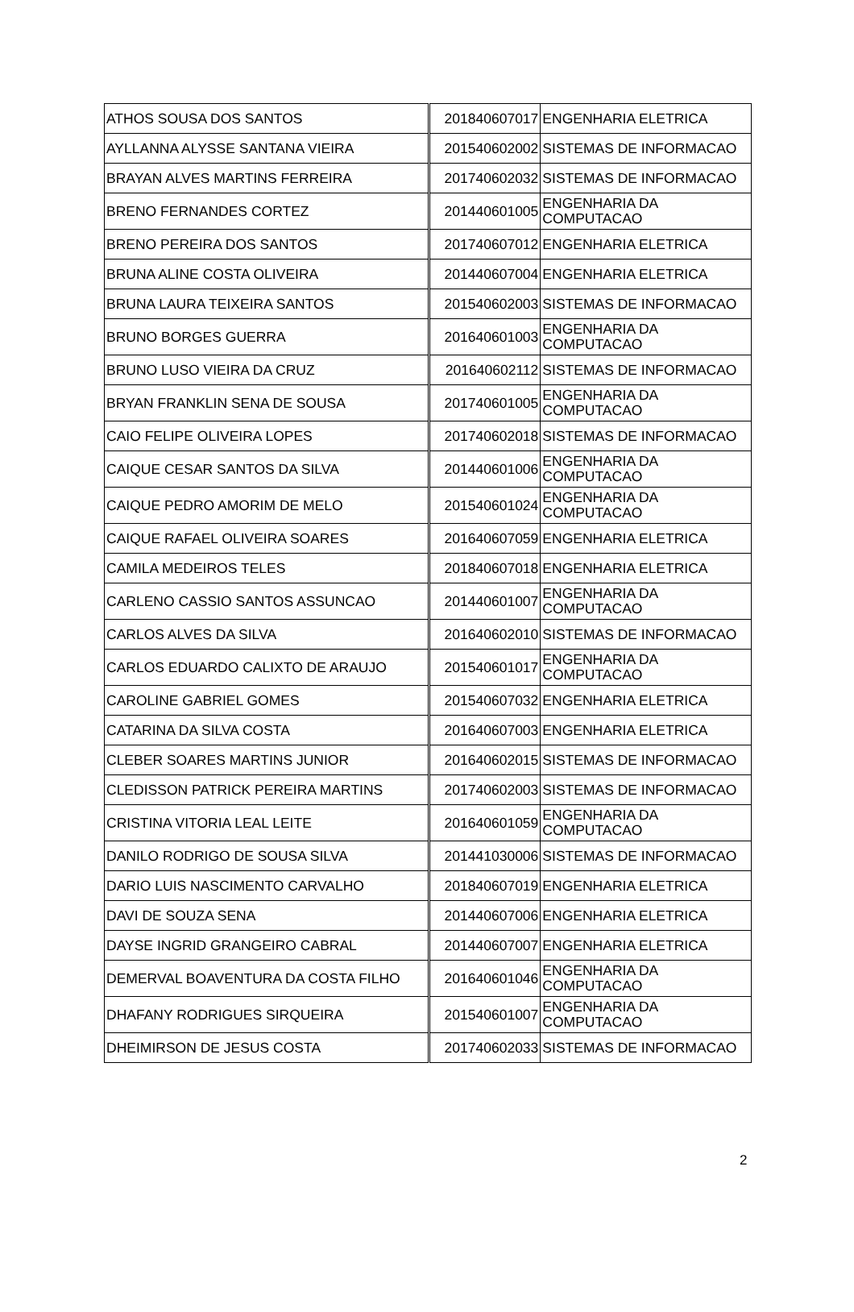| ATHOS SOUSA DOS SANTOS | 201840607017 | ENGENHARIA ELETRICA |
| AYLLANNA ALYSSE SANTANA VIEIRA | 201540602002 | SISTEMAS DE INFORMACAO |
| BRAYAN ALVES MARTINS FERREIRA | 201740602032 | SISTEMAS DE INFORMACAO |
| BRENO FERNANDES CORTEZ | 201440601005 | ENGENHARIA DA COMPUTACAO |
| BRENO PEREIRA DOS SANTOS | 201740607012 | ENGENHARIA ELETRICA |
| BRUNA ALINE COSTA OLIVEIRA | 201440607004 | ENGENHARIA ELETRICA |
| BRUNA LAURA TEIXEIRA SANTOS | 201540602003 | SISTEMAS DE INFORMACAO |
| BRUNO BORGES GUERRA | 201640601003 | ENGENHARIA DA COMPUTACAO |
| BRUNO LUSO VIEIRA DA CRUZ | 201640602112 | SISTEMAS DE INFORMACAO |
| BRYAN FRANKLIN SENA DE SOUSA | 201740601005 | ENGENHARIA DA COMPUTACAO |
| CAIO FELIPE OLIVEIRA LOPES | 201740602018 | SISTEMAS DE INFORMACAO |
| CAIQUE CESAR SANTOS DA SILVA | 201440601006 | ENGENHARIA DA COMPUTACAO |
| CAIQUE PEDRO AMORIM DE MELO | 201540601024 | ENGENHARIA DA COMPUTACAO |
| CAIQUE RAFAEL OLIVEIRA SOARES | 201640607059 | ENGENHARIA ELETRICA |
| CAMILA MEDEIROS TELES | 201840607018 | ENGENHARIA ELETRICA |
| CARLENO CASSIO SANTOS ASSUNCAO | 201440601007 | ENGENHARIA DA COMPUTACAO |
| CARLOS ALVES DA SILVA | 201640602010 | SISTEMAS DE INFORMACAO |
| CARLOS EDUARDO CALIXTO DE ARAUJO | 201540601017 | ENGENHARIA DA COMPUTACAO |
| CAROLINE GABRIEL GOMES | 201540607032 | ENGENHARIA ELETRICA |
| CATARINA DA SILVA COSTA | 201640607003 | ENGENHARIA ELETRICA |
| CLEBER SOARES MARTINS JUNIOR | 201640602015 | SISTEMAS DE INFORMACAO |
| CLEDISSON PATRICK PEREIRA MARTINS | 201740602003 | SISTEMAS DE INFORMACAO |
| CRISTINA VITORIA LEAL LEITE | 201640601059 | ENGENHARIA DA COMPUTACAO |
| DANILO RODRIGO DE SOUSA SILVA | 201441030006 | SISTEMAS DE INFORMACAO |
| DARIO LUIS NASCIMENTO CARVALHO | 201840607019 | ENGENHARIA ELETRICA |
| DAVI DE SOUZA SENA | 201440607006 | ENGENHARIA ELETRICA |
| DAYSE INGRID GRANGEIRO CABRAL | 201440607007 | ENGENHARIA ELETRICA |
| DEMERVAL BOAVENTURA DA COSTA FILHO | 201640601046 | ENGENHARIA DA COMPUTACAO |
| DHAFANY RODRIGUES SIRQUEIRA | 201540601007 | ENGENHARIA DA COMPUTACAO |
| DHEIMIRSON DE JESUS COSTA | 201740602033 | SISTEMAS DE INFORMACAO |
2